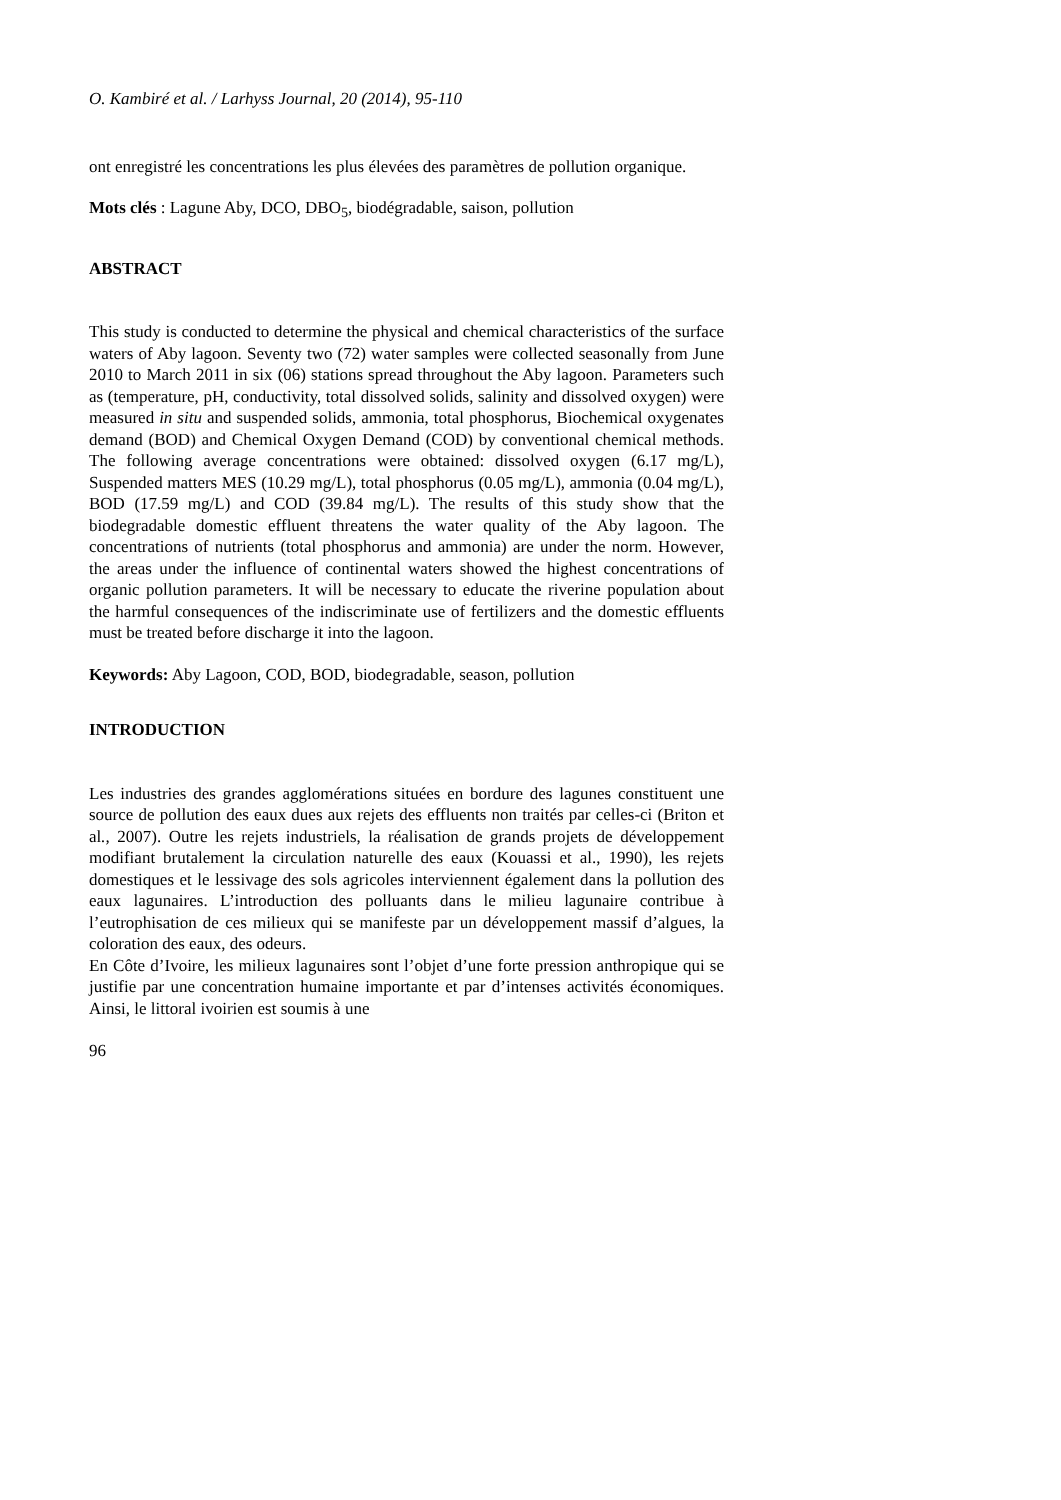O. Kambiré et al. / Larhyss Journal, 20 (2014), 95-110
ont enregistré les concentrations les plus élevées des paramètres de pollution organique.
Mots clés : Lagune Aby, DCO, DBO<sub>5</sub>, biodégradable, saison, pollution
ABSTRACT
This study is conducted to determine the physical and chemical characteristics of the surface waters of Aby lagoon. Seventy two (72) water samples were collected seasonally from June 2010 to March 2011 in six (06) stations spread throughout the Aby lagoon. Parameters such as (temperature, pH, conductivity, total dissolved solids, salinity and dissolved oxygen) were measured in situ and suspended solids, ammonia, total phosphorus, Biochemical oxygenates demand (BOD) and Chemical Oxygen Demand (COD) by conventional chemical methods. The following average concentrations were obtained: dissolved oxygen (6.17 mg/L), Suspended matters MES (10.29 mg/L), total phosphorus (0.05 mg/L), ammonia (0.04 mg/L), BOD (17.59 mg/L) and COD (39.84 mg/L). The results of this study show that the biodegradable domestic effluent threatens the water quality of the Aby lagoon. The concentrations of nutrients (total phosphorus and ammonia) are under the norm. However, the areas under the influence of continental waters showed the highest concentrations of organic pollution parameters. It will be necessary to educate the riverine population about the harmful consequences of the indiscriminate use of fertilizers and the domestic effluents must be treated before discharge it into the lagoon.
Keywords: Aby Lagoon, COD, BOD, biodegradable, season, pollution
INTRODUCTION
Les industries des grandes agglomérations situées en bordure des lagunes constituent une source de pollution des eaux dues aux rejets des effluents non traités par celles-ci (Briton et al., 2007). Outre les rejets industriels, la réalisation de grands projets de développement modifiant brutalement la circulation naturelle des eaux (Kouassi et al., 1990), les rejets domestiques et le lessivage des sols agricoles interviennent également dans la pollution des eaux lagunaires. L’introduction des polluants dans le milieu lagunaire contribue à l’eutrophisation de ces milieux qui se manifeste par un développement massif d’algues, la coloration des eaux, des odeurs.
En Côte d’Ivoire, les milieux lagunaires sont l’objet d’une forte pression anthropique qui se justifie par une concentration humaine importante et par d’intenses activités économiques. Ainsi, le littoral ivoirien est soumis à une
96